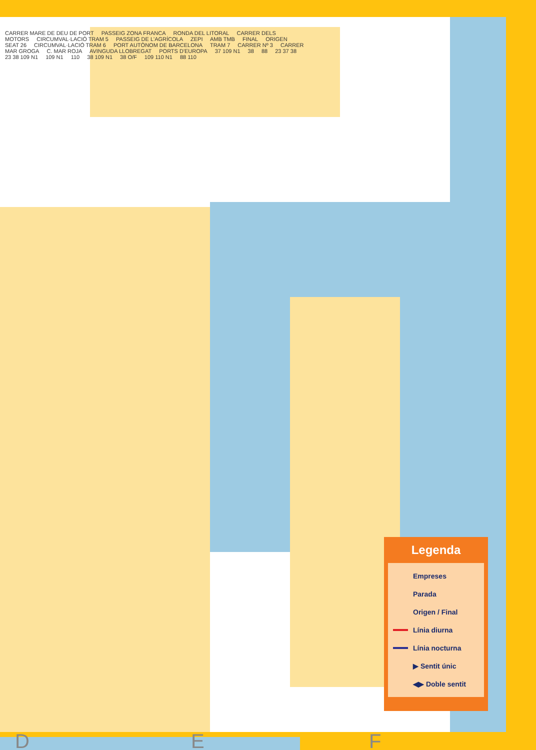CARRER MARE DE DEU DE PORT PASSEIG ZONA FRANCA RONDA DEL LITORAL CARRER DELS MOTORS CIRCUMVAL·LACIÓ TRAM 5 PASSEIG DE L'AGRÍCOLA ZEPI AMB TMB FINAL ORIGEN SEAT 26 CIRCUMVAL·LACIÓ TRAM 6 PORT AUTÒNOM DE BARCELONA TRAM 7 CARRER Nº 3 CARRER MAR GROGA C. MAR ROJA AVINGUDA LLOBREGAT PORTS D'EUROPA 37 109 N1 38 88 23 37 38 23 38 109 N1 109 N1 110 38 109 N1 38 O/F 109 110 N1 88 110
D E F
Legenda
Empreses
Parada
Origen / Final
Línia diurna
Línia nocturna
▶ Sentit únic
◀▶ Doble sentit